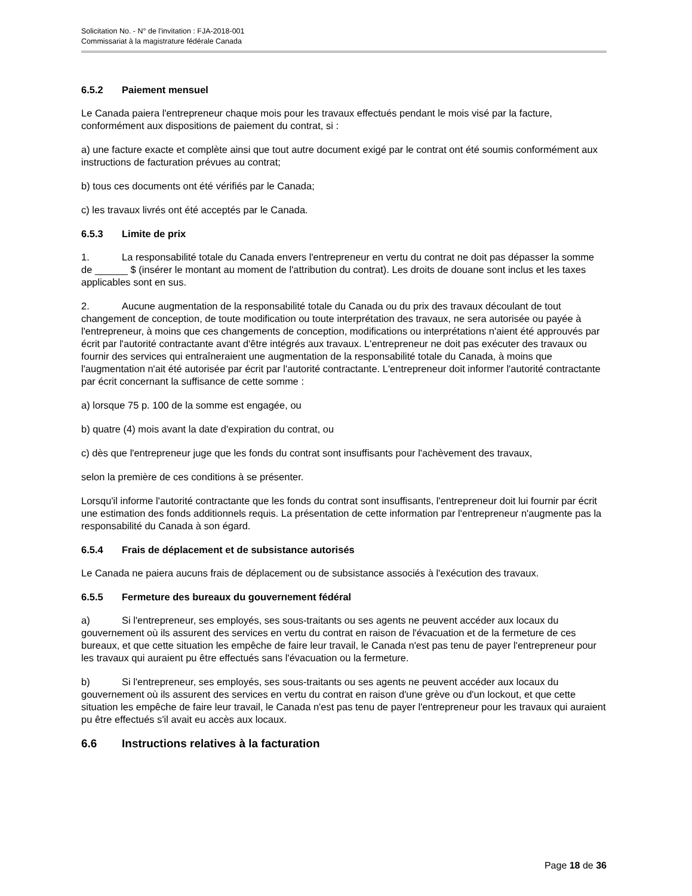Solicitation No. - N° de l'invitation : FJA-2018-001
Commissariat à la magistrature fédérale Canada
6.5.2 Paiement mensuel
Le Canada paiera l'entrepreneur chaque mois pour les travaux effectués pendant le mois visé par la facture, conformément aux dispositions de paiement du contrat, si :
a) une facture exacte et complète ainsi que tout autre document exigé par le contrat ont été soumis conformément aux instructions de facturation prévues au contrat;
b) tous ces documents ont été vérifiés par le Canada;
c) les travaux livrés ont été acceptés par le Canada.
6.5.3 Limite de prix
1. La responsabilité totale du Canada envers l'entrepreneur en vertu du contrat ne doit pas dépasser la somme de ______ $ (insérer le montant au moment de l'attribution du contrat). Les droits de douane sont inclus et les taxes applicables sont en sus.
2. Aucune augmentation de la responsabilité totale du Canada ou du prix des travaux découlant de tout changement de conception, de toute modification ou toute interprétation des travaux, ne sera autorisée ou payée à l'entrepreneur, à moins que ces changements de conception, modifications ou interprétations n'aient été approuvés par écrit par l'autorité contractante avant d'être intégrés aux travaux. L'entrepreneur ne doit pas exécuter des travaux ou fournir des services qui entraîneraient une augmentation de la responsabilité totale du Canada, à moins que l'augmentation n'ait été autorisée par écrit par l'autorité contractante. L'entrepreneur doit informer l'autorité contractante par écrit concernant la suffisance de cette somme :
a) lorsque 75 p. 100 de la somme est engagée, ou
b) quatre (4) mois avant la date d'expiration du contrat, ou
c) dès que l'entrepreneur juge que les fonds du contrat sont insuffisants pour l'achèvement des travaux,
selon la première de ces conditions à se présenter.
Lorsqu'il informe l'autorité contractante que les fonds du contrat sont insuffisants, l'entrepreneur doit lui fournir par écrit une estimation des fonds additionnels requis. La présentation de cette information par l'entrepreneur n'augmente pas la responsabilité du Canada à son égard.
6.5.4 Frais de déplacement et de subsistance autorisés
Le Canada ne paiera aucuns frais de déplacement ou de subsistance associés à l'exécution des travaux.
6.5.5 Fermeture des bureaux du gouvernement fédéral
a) Si l'entrepreneur, ses employés, ses sous-traitants ou ses agents ne peuvent accéder aux locaux du gouvernement où ils assurent des services en vertu du contrat en raison de l'évacuation et de la fermeture de ces bureaux, et que cette situation les empêche de faire leur travail, le Canada n'est pas tenu de payer l'entrepreneur pour les travaux qui auraient pu être effectués sans l'évacuation ou la fermeture.
b) Si l'entrepreneur, ses employés, ses sous-traitants ou ses agents ne peuvent accéder aux locaux du gouvernement où ils assurent des services en vertu du contrat en raison d'une grève ou d'un lockout, et que cette situation les empêche de faire leur travail, le Canada n'est pas tenu de payer l'entrepreneur pour les travaux qui auraient pu être effectués s'il avait eu accès aux locaux.
6.6 Instructions relatives à la facturation
Page 18 de 36